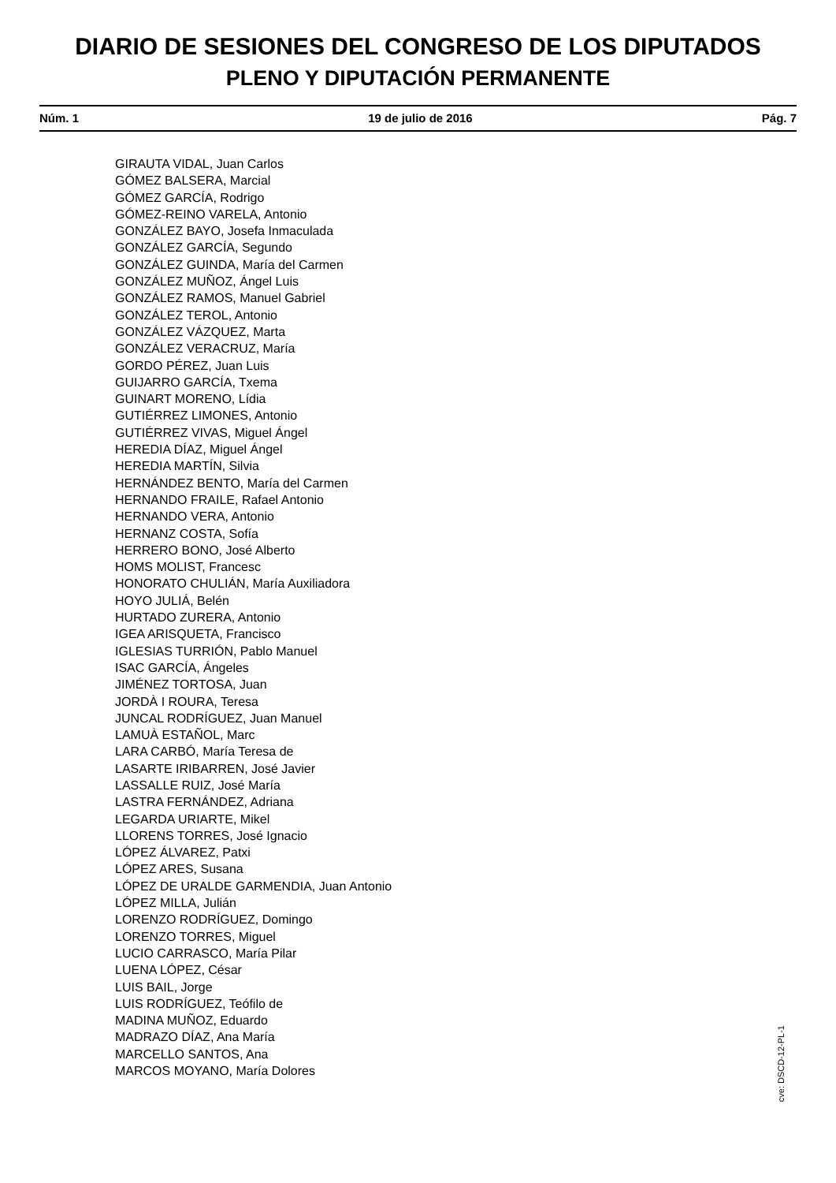DIARIO DE SESIONES DEL CONGRESO DE LOS DIPUTADOS
PLENO Y DIPUTACIÓN PERMANENTE
Núm. 1 19 de julio de 2016 Pág. 7
GIRAUTA VIDAL, Juan Carlos
GÓMEZ BALSERA, Marcial
GÓMEZ GARCÍA, Rodrigo
GÓMEZ-REINO VARELA, Antonio
GONZÁLEZ BAYO, Josefa Inmaculada
GONZÁLEZ GARCÍA, Segundo
GONZÁLEZ GUINDA, María del Carmen
GONZÁLEZ MUÑOZ, Ángel Luis
GONZÁLEZ RAMOS, Manuel Gabriel
GONZÁLEZ TEROL, Antonio
GONZÁLEZ VÁZQUEZ, Marta
GONZÁLEZ VERACRUZ, María
GORDO PÉREZ, Juan Luis
GUIJARRO GARCÍA, Txema
GUINART MORENO, Lídia
GUTIÉRREZ LIMONES, Antonio
GUTIÉRREZ VIVAS, Miguel Ángel
HEREDIA DÍAZ, Miguel Ángel
HEREDIA MARTÍN, Silvia
HERNÁNDEZ BENTO, María del Carmen
HERNANDO FRAILE, Rafael Antonio
HERNANDO VERA, Antonio
HERNANZ COSTA, Sofía
HERRERO BONO, José Alberto
HOMS MOLIST, Francesc
HONORATO CHULIÁN, María Auxiliadora
HOYO JULIÁ, Belén
HURTADO ZURERA, Antonio
IGEA ARISQUETA, Francisco
IGLESIAS TURRIÓN, Pablo Manuel
ISAC GARCÍA, Ángeles
JIMÉNEZ TORTOSA, Juan
JORDÀ I ROURA, Teresa
JUNCAL RODRÍGUEZ, Juan Manuel
LAMUÀ ESTAÑOL, Marc
LARA CARBÓ, María Teresa de
LASARTE IRIBARREN, José Javier
LASSALLE RUIZ, José María
LASTRA FERNÁNDEZ, Adriana
LEGARDA URIARTE, Mikel
LLORENS TORRES, José Ignacio
LÓPEZ ÁLVAREZ, Patxi
LÓPEZ ARES, Susana
LÓPEZ DE URALDE GARMENDIA, Juan Antonio
LÓPEZ MILLA, Julián
LORENZO RODRÍGUEZ, Domingo
LORENZO TORRES, Miguel
LUCIO CARRASCO, María Pilar
LUENA LÓPEZ, César
LUIS BAIL, Jorge
LUIS RODRÍGUEZ, Teófilo de
MADINA MUÑOZ, Eduardo
MADRAZO DÍAZ, Ana María
MARCELLO SANTOS, Ana
MARCOS MOYANO, María Dolores
cve: DSCD-12-PL-1